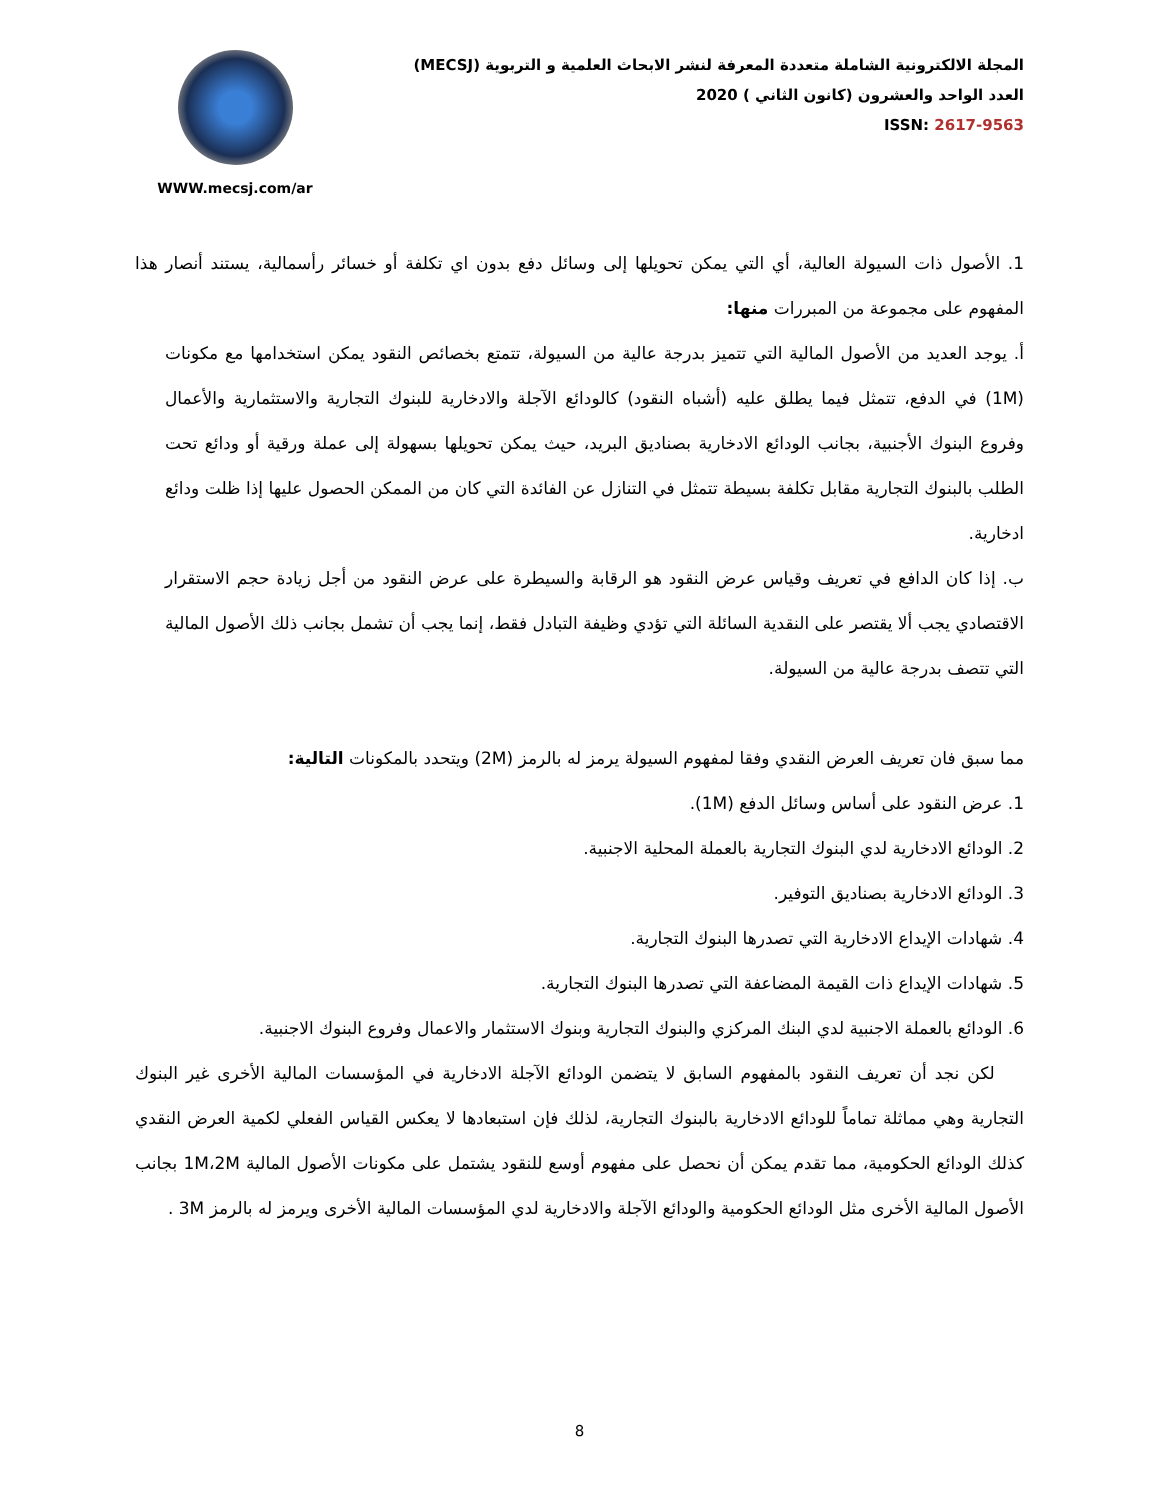المجلة الالكترونية الشاملة متعددة المعرفة لنشر الابحاث العلمية و التربوية (MECSJ)
العدد الواحد والعشرون (كانون الثاني ) 2020
ISSN: 2617-9563
WWW.mecsj.com/ar
1. الأصول ذات السيولة العالية، أي التي يمكن تحويلها إلى وسائل دفع بدون اي تكلفة أو خسائر رأسمالية، يستند أنصار هذا المفهوم على مجموعة من المبررات منها:
أ. يوجد العديد من الأصول المالية التي تتميز بدرجة عالية من السيولة، تتمتع بخصائص النقود يمكن استخدامها مع مكونات (1M) في الدفع، تتمثل فيما يطلق عليه (أشباه النقود) كالودائع الآجلة والادخارية للبنوك التجارية والاستثمارية والأعمال وفروع البنوك الأجنبية، بجانب الودائع الادخارية بصناديق البريد، حيث يمكن تحويلها بسهولة إلى عملة ورقية أو ودائع تحت الطلب بالبنوك التجارية مقابل تكلفة بسيطة تتمثل في التنازل عن الفائدة التي كان من الممكن الحصول عليها إذا ظلت ودائع ادخارية.
ب. إذا كان الدافع في تعريف وقياس عرض النقود هو الرقابة والسيطرة على عرض النقود من أجل زيادة حجم الاستقرار الاقتصادي يجب ألا يقتصر على النقدية السائلة التي تؤدي وظيفة التبادل فقط، إنما يجب أن تشمل بجانب ذلك الأصول المالية التي تتصف بدرجة عالية من السيولة.
مما سبق فان تعريف العرض النقدي وفقا لمفهوم السيولة يرمز له بالرمز (2M) ويتحدد بالمكونات التالية:
1. عرض النقود على أساس وسائل الدفع (1M).
2. الودائع الادخارية لدي البنوك التجارية بالعملة المحلية الاجنبية.
3. الودائع الادخارية بصناديق التوفير.
4. شهادات الإيداع الادخارية التي تصدرها البنوك التجارية.
5. شهادات الإيداع ذات القيمة المضاعفة التي تصدرها البنوك التجارية.
6. الودائع بالعملة الاجنبية لدي البنك المركزي والبنوك التجارية وبنوك الاستثمار والاعمال وفروع البنوك الاجنبية.
لكن نجد أن تعريف النقود بالمفهوم السابق لا يتضمن الودائع الآجلة الادخارية في المؤسسات المالية الأخرى غير البنوك التجارية وهي مماثلة تماماً للودائع الادخارية بالبنوك التجارية، لذلك فإن استبعادها لا يعكس القياس الفعلي لكمية العرض النقدي كذلك الودائع الحكومية، مما تقدم يمكن أن نحصل على مفهوم أوسع للنقود يشتمل على مكونات الأصول المالية 1M،2M بجانب الأصول المالية الأخرى مثل الودائع الحكومية والودائع الآجلة والادخارية لدي المؤسسات المالية الأخرى ويرمز له بالرمز 3M .
8